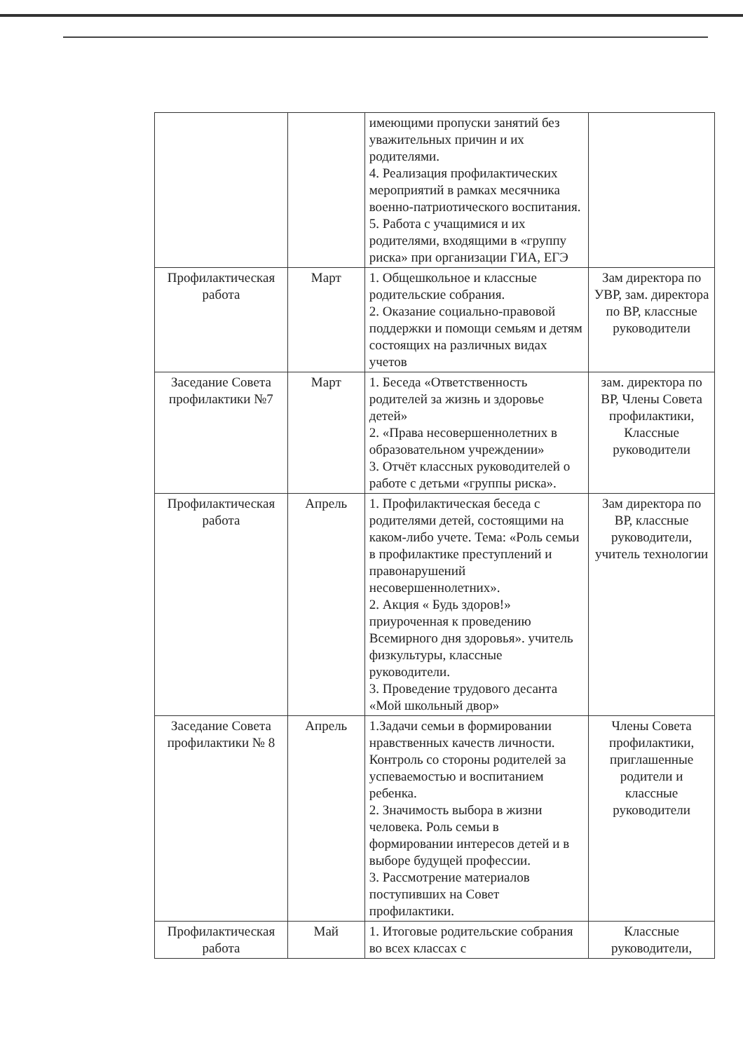| | | имеющими пропуски занятий без уважительных причин и их родителями. 4. Реализация профилактических мероприятий в рамках месячника военно-патриотического воспитания. 5. Работа с учащимися и их родителями, входящими в «группу риска» при организации ГИА, ЕГЭ | |
| Профилактическая работа | Март | 1. Общешкольное и классные родительские собрания. 2. Оказание социально-правовой поддержки и помощи семьям и детям состоящих на различных видах учетов | Зам директора по УВР, зам. директора по ВР, классные руководители |
| Заседание Совета профилактики №7 | Март | 1. Беседа «Ответственность родителей за жизнь и здоровье детей» 2. «Права несовершеннолетних в образовательном учреждении» 3. Отчёт классных руководителей о работе с детьми «группы риска». | зам. директора по ВР, Члены Совета профилактики, Классные руководители |
| Профилактическая работа | Апрель | 1. Профилактическая беседа с родителями детей, состоящими на каком-либо учете. Тема: «Роль семьи в профилактике преступлений и правонарушений несовершеннолетних». 2. Акция « Будь здоров!» приуроченная к проведению Всемирного дня здоровья». учитель физкультуры, классные руководители. 3. Проведение трудового десанта «Мой школьный двор» | Зам директора по ВР, классные руководители, учитель технологии |
| Заседание Совета профилактики № 8 | Апрель | 1.Задачи семьи в формировании нравственных качеств личности. Контроль со стороны родителей за успеваемостью и воспитанием ребенка. 2. Значимость выбора в жизни человека. Роль семьи в формировании интересов детей и в выборе будущей профессии. 3. Рассмотрение материалов поступивших на Совет профилактики. | Члены Совета профилактики, приглашенные родители и классные руководители |
| Профилактическая работа | Май | 1. Итоговые родительские собрания во всех классах с | Классные руководители, |